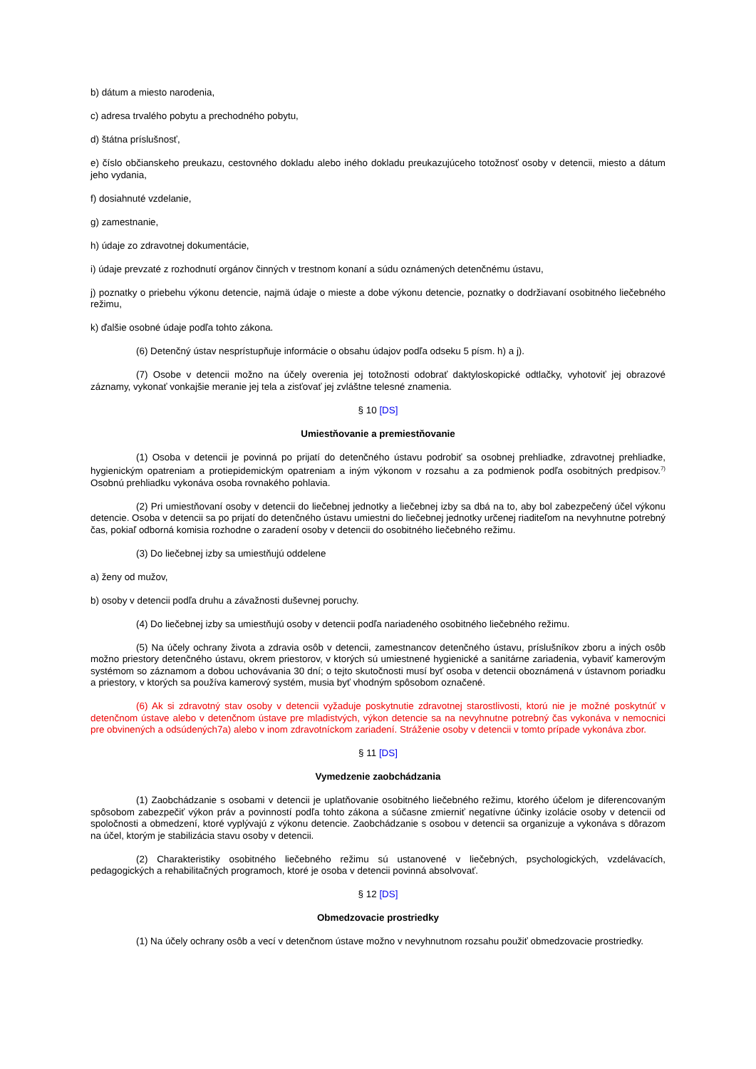b) dátum a miesto narodenia,
c) adresa trvalého pobytu a prechodného pobytu,
d) štátna príslušnosť,
e) číslo občianskeho preukazu, cestovného dokladu alebo iného dokladu preukazujúceho totožnosť osoby v detencii, miesto a dátum jeho vydania,
f) dosiahnuté vzdelanie,
g) zamestnanie,
h) údaje zo zdravotnej dokumentácie,
i) údaje prevzaté z rozhodnutí orgánov činných v trestnom konaní a súdu oznámených detenčnému ústavu,
j) poznatky o priebehu výkonu detencie, najmä údaje o mieste a dobe výkonu detencie, poznatky o dodržiavaní osobitného liečebného režimu,
k) ďalšie osobné údaje podľa tohto zákona.
(6) Detenčný ústav nesprístupňuje informácie o obsahu údajov podľa odseku 5 písm. h) a j).
(7) Osobe v detencii možno na účely overenia jej totožnosti odobrať daktyloskopické odtlačky, vyhotoviť jej obrazové záznamy, vykonať vonkajšie meranie jej tela a zisťovať jej zvláštne telesné znamenia.
§ 10 [DS]
Umiestňovanie a premiestňovanie
(1) Osoba v detencii je povinná po prijatí do detenčného ústavu podrobiť sa osobnej prehliadke, zdravotnej prehliadke, hygienickým opatreniam a protiepidemickým opatreniam a iným výkonom v rozsahu a za podmienok podľa osobitných predpisov.<sup>7)</sup> Osobnú prehliadku vykonáva osoba rovnakého pohlavia.
(2) Pri umiestňovaní osoby v detencii do liečebnej jednotky a liečebnej izby sa dbá na to, aby bol zabezpečený účel výkonu detencie. Osoba v detencii sa po prijatí do detenčného ústavu umiestni do liečebnej jednotky určenej riaditeľom na nevyhnutne potrebný čas, pokiaľ odborná komisia rozhodne o zaradení osoby v detencii do osobitného liečebného režimu.
(3) Do liečebnej izby sa umiestňujú oddelene
a) ženy od mužov,
b) osoby v detencii podľa druhu a závažnosti duševnej poruchy.
(4) Do liečebnej izby sa umiestňujú osoby v detencii podľa nariadeného osobitného liečebného režimu.
(5) Na účely ochrany života a zdravia osôb v detencii, zamestnancov detenčného ústavu, príslušníkov zboru a iných osôb možno priestory detenčného ústavu, okrem priestorov, v ktorých sú umiestnené hygienické a sanitárne zariadenia, vybaviť kamerovým systémom so záznamom a dobou uchovávania 30 dní; o tejto skutočnosti musí byť osoba v detencii oboznámená v ústavnom poriadku a priestory, v ktorých sa používa kamerový systém, musia byť vhodným spôsobom označené.
(6) Ak si zdravotný stav osoby v detencii vyžaduje poskytnutie zdravotnej starostlivosti, ktorú nie je možné poskytnúť v detenčnom ústave alebo v detenčnom ústave pre mladistvých, výkon detencie sa na nevyhnutne potrebný čas vykonáva v nemocnici pre obvinených a odsúdených7a) alebo v inom zdravotníckom zariadení. Stráženie osoby v detencii v tomto prípade vykonáva zbor.
§ 11 [DS]
Vymedzenie zaobchádzania
(1) Zaobchádzanie s osobami v detencii je uplatňovanie osobitného liečebného režimu, ktorého účelom je diferencovaným spôsobom zabezpečiť výkon práv a povinností podľa tohto zákona a súčasne zmierniť negatívne účinky izolácie osoby v detencii od spoločnosti a obmedzení, ktoré vyplývajú z výkonu detencie. Zaobchádzanie s osobou v detencii sa organizuje a vykonáva s dôrazom na účel, ktorým je stabilizácia stavu osoby v detencii.
(2) Charakteristiky osobitného liečebného režimu sú ustanovené v liečebných, psychologických, vzdelávacích, pedagogických a rehabilitačných programoch, ktoré je osoba v detencii povinná absolvovať.
§ 12 [DS]
Obmedzovacie prostriedky
(1) Na účely ochrany osôb a vecí v detenčnom ústave možno v nevyhnutnom rozsahu použiť obmedzovacie prostriedky.